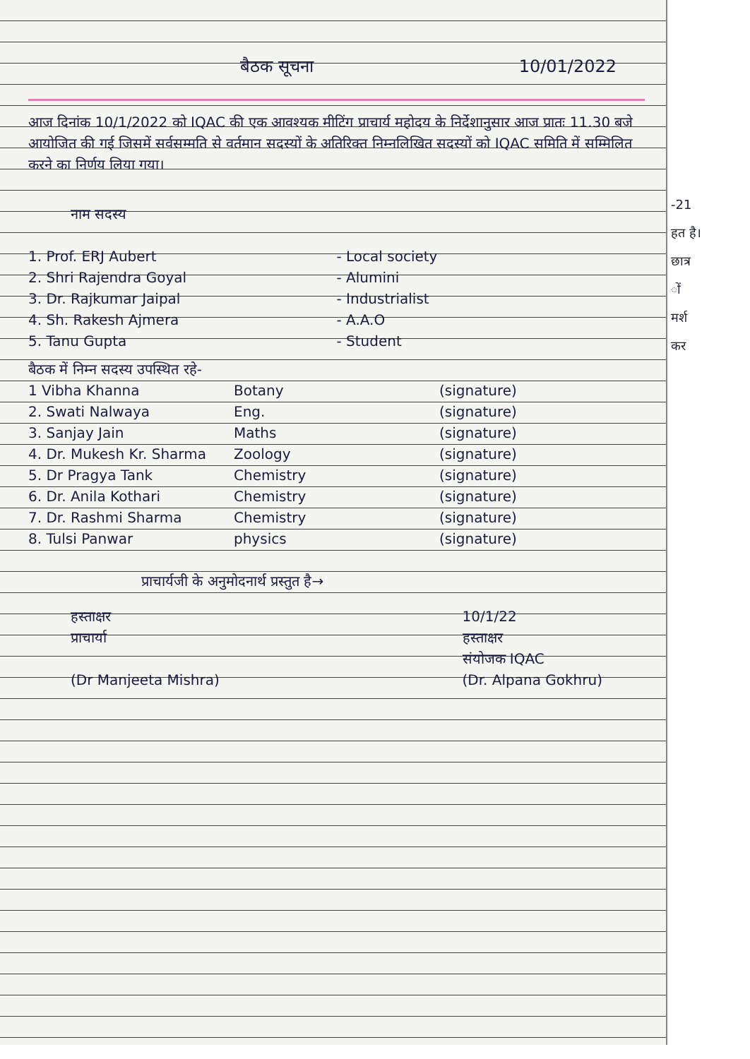-21
हत है।
छात्र
ों
मर्श
कर
बैठक सूचना 10/01/2022
आज दिनांक 10/1/2022 को IQAC की एक आवश्यक मीटिंग प्राचार्य महोदय के निर्देशानुसार आज प्रातः 11.30 बजे आयोजित की गई जिसमें सर्वसम्मति से वर्तमान सदस्यों के अतिरिक्त निम्नलिखित सदस्यों को IQAC समिति में सम्मिलित करने का निर्णय लिया गया।
नाम सदस्य
1. Prof. ERJ Aubert - Local society
2. Shri Rajendra Goyal - Alumini
3. Dr. Rajkumar Jaipal - Industrialist
4. Sh. Rakesh Ajmera - A.A.O
5. Tanu Gupta - Student
बैठक में निम्न सदस्य उपस्थित रहे-
1 Vibha Khanna Botany (signature)
2. Swati Nalwaya Eng. (signature)
3. Sanjay Jain Maths (signature)
4. Dr. Mukesh Kr. Sharma Zoology (signature)
5. Dr Pragya Tank Chemistry (signature)
6. Dr. Anila Kothari Chemistry (signature)
7. Dr. Rashmi Sharma Chemistry (signature)
8. Tulsi Panwar physics (signature)
प्राचार्यजी के अनुमोदनार्थ प्रस्तुत है→
हस्ताक्षर
प्राचार्या
(Dr Manjeeta Mishra)
10/1/22
हस्ताक्षर
संयोजक IQAC
(Dr. Alpana Gokhru)